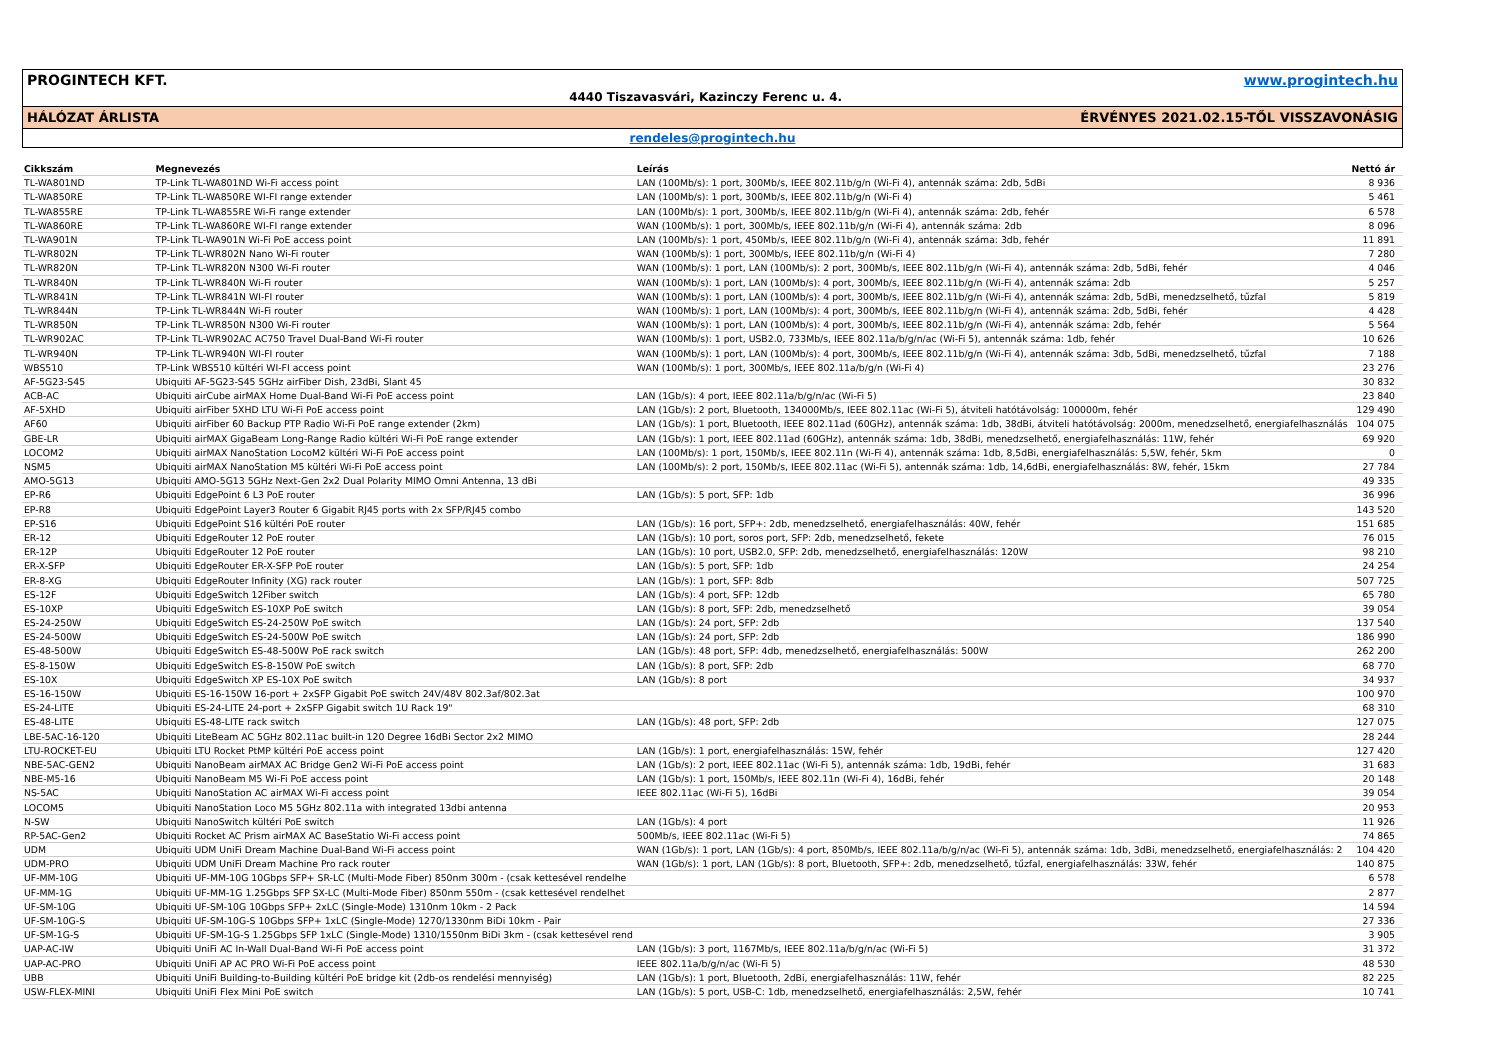PROGINTECH KFT. 4440 Tiszavasvári, Kazinczy Ferenc u. 4. www.progintech.hu
HÁLÓZAT ÁRLISTA ÉRVÉNYES 2021.02.15-TŐL VISSZAVONÁSIG
rendeles@progintech.hu
| Cikkszám | Megnevezés | Leírás | Nettó ár |
| --- | --- | --- | --- |
| TL-WA801ND | TP-Link TL-WA801ND Wi-Fi access point | LAN (100Mb/s): 1 port, 300Mb/s, IEEE 802.11b/g/n (Wi-Fi 4), antennák száma: 2db, 5dBi | 8 936 |
| TL-WA850RE | TP-Link TL-WA850RE WI-FI range extender | LAN (100Mb/s): 1 port, 300Mb/s, IEEE 802.11b/g/n (Wi-Fi 4) | 5 461 |
| TL-WA855RE | TP-Link TL-WA855RE Wi-Fi range extender | LAN (100Mb/s): 1 port, 300Mb/s, IEEE 802.11b/g/n (Wi-Fi 4), antennák száma: 2db, fehér | 6 578 |
| TL-WA860RE | TP-Link TL-WA860RE WI-FI range extender | WAN (100Mb/s): 1 port, 300Mb/s, IEEE 802.11b/g/n (Wi-Fi 4), antennák száma: 2db | 8 096 |
| TL-WA901N | TP-Link TL-WA901N Wi-Fi PoE access point | LAN (100Mb/s): 1 port, 450Mb/s, IEEE 802.11b/g/n (Wi-Fi 4), antennák száma: 3db, fehér | 11 891 |
| TL-WR802N | TP-Link TL-WR802N Nano Wi-Fi router | WAN (100Mb/s): 1 port, 300Mb/s, IEEE 802.11b/g/n (Wi-Fi 4) | 7 280 |
| TL-WR820N | TP-Link TL-WR820N N300 Wi-Fi router | WAN (100Mb/s): 1 port, LAN (100Mb/s): 2 port, 300Mb/s, IEEE 802.11b/g/n (Wi-Fi 4), antennák száma: 2db, 5dBi, fehér | 4 046 |
| TL-WR840N | TP-Link TL-WR840N Wi-Fi router | WAN (100Mb/s): 1 port, LAN (100Mb/s): 4 port, 300Mb/s, IEEE 802.11b/g/n (Wi-Fi 4), antennák száma: 2db | 5 257 |
| TL-WR841N | TP-Link TL-WR841N WI-FI router | WAN (100Mb/s): 1 port, LAN (100Mb/s): 4 port, 300Mb/s, IEEE 802.11b/g/n (Wi-Fi 4), antennák száma: 2db, 5dBi, menedzselhető, tűzfal | 5 819 |
| TL-WR844N | TP-Link TL-WR844N Wi-Fi router | WAN (100Mb/s): 1 port, LAN (100Mb/s): 4 port, 300Mb/s, IEEE 802.11b/g/n (Wi-Fi 4), antennák száma: 2db, 5dBi, fehér | 4 428 |
| TL-WR850N | TP-Link TL-WR850N N300 Wi-Fi router | WAN (100Mb/s): 1 port, LAN (100Mb/s): 4 port, 300Mb/s, IEEE 802.11b/g/n (Wi-Fi 4), antennák száma: 2db, fehér | 5 564 |
| TL-WR902AC | TP-Link TL-WR902AC AC750 Travel Dual-Band Wi-Fi router | WAN (100Mb/s): 1 port, USB2.0, 733Mb/s, IEEE 802.11a/b/g/n/ac (Wi-Fi 5), antennák száma: 1db, fehér | 10 626 |
| TL-WR940N | TP-Link TL-WR940N WI-FI router | WAN (100Mb/s): 1 port, LAN (100Mb/s): 4 port, 300Mb/s, IEEE 802.11b/g/n (Wi-Fi 4), antennák száma: 3db, 5dBi, menedzselhető, tűzfal | 7 188 |
| WBS510 | TP-Link WBS510 kültéri WI-FI access point | WAN (100Mb/s): 1 port, 300Mb/s, IEEE 802.11a/b/g/n (Wi-Fi 4) | 23 276 |
| AF-5G23-S45 | Ubiquiti AF-5G23-S45 5GHz airFiber Dish, 23dBi, Slant 45 | | 30 832 |
| ACB-AC | Ubiquiti airCube airMAX Home Dual-Band Wi-Fi PoE access point | LAN (1Gb/s): 4 port, IEEE 802.11a/b/g/n/ac (Wi-Fi 5) | 23 840 |
| AF-5XHD | Ubiquiti airFiber 5XHD LTU Wi-Fi PoE access point | LAN (1Gb/s): 2 port, Bluetooth, 134000Mb/s, IEEE 802.11ac (Wi-Fi 5), átviteli hatótávolság: 100000m, fehér | 129 490 |
| AF60 | Ubiquiti airFiber 60 Backup PTP Radio Wi-Fi PoE range extender (2km) | LAN (1Gb/s): 1 port, Bluetooth, IEEE 802.11ad (60GHz), antennák száma: 1db, 38dBi, átviteli hatótávolság: 2000m, menedzselhető, energiafelhasználás | 104 075 |
| GBE-LR | Ubiquiti airMAX GigaBeam Long-Range Radio kültéri Wi-Fi PoE range extender | LAN (1Gb/s): 1 port, IEEE 802.11ad (60GHz), antennák száma: 1db, 38dBi, menedzselhető, energiafelhasználás: 11W, fehér | 69 920 |
| LOCOM2 | Ubiquiti airMAX NanoStation LocoM2 kültéri Wi-Fi PoE access point | LAN (100Mb/s): 1 port, 150Mb/s, IEEE 802.11n (Wi-Fi 4), antennák száma: 1db, 8,5dBi, energiafelhasználás: 5,5W, fehér, 5km | 0 |
| NSM5 | Ubiquiti airMAX NanoStation M5 kültéri Wi-Fi PoE access point | LAN (100Mb/s): 2 port, 150Mb/s, IEEE 802.11ac (Wi-Fi 5), antennák száma: 1db, 14,6dBi, energiafelhasználás: 8W, fehér, 15km | 27 784 |
| AMO-5G13 | Ubiquiti AMO-5G13 5GHz Next-Gen 2x2 Dual Polarity MIMO Omni Antenna, 13 dBi | | 49 335 |
| EP-R6 | Ubiquiti EdgePoint 6 L3 PoE router | LAN (1Gb/s): 5 port, SFP: 1db | 36 996 |
| EP-R8 | Ubiquiti EdgePoint Layer3 Router 6 Gigabit RJ45 ports with 2x SFP/RJ45 combo | | 143 520 |
| EP-S16 | Ubiquiti EdgePoint S16 kültéri PoE router | LAN (1Gb/s): 16 port, SFP+: 2db, menedzselhető, energiafelhasználás: 40W, fehér | 151 685 |
| ER-12 | Ubiquiti EdgeRouter 12 PoE router | LAN (1Gb/s): 10 port, soros port, SFP: 2db, menedzselhető, fekete | 76 015 |
| ER-12P | Ubiquiti EdgeRouter 12 PoE router | LAN (1Gb/s): 10 port, USB2.0, SFP: 2db, menedzselhető, energiafelhasználás: 120W | 98 210 |
| ER-X-SFP | Ubiquiti EdgeRouter ER-X-SFP PoE router | LAN (1Gb/s): 5 port, SFP: 1db | 24 254 |
| ER-8-XG | Ubiquiti EdgeRouter Infinity (XG) rack router | LAN (1Gb/s): 1 port, SFP: 8db | 507 725 |
| ES-12F | Ubiquiti EdgeSwitch 12Fiber switch | LAN (1Gb/s): 4 port, SFP: 12db | 65 780 |
| ES-10XP | Ubiquiti EdgeSwitch ES-10XP PoE switch | LAN (1Gb/s): 8 port, SFP: 2db, menedzselhető | 39 054 |
| ES-24-250W | Ubiquiti EdgeSwitch ES-24-250W PoE switch | LAN (1Gb/s): 24 port, SFP: 2db | 137 540 |
| ES-24-500W | Ubiquiti EdgeSwitch ES-24-500W PoE switch | LAN (1Gb/s): 24 port, SFP: 2db | 186 990 |
| ES-48-500W | Ubiquiti EdgeSwitch ES-48-500W PoE rack switch | LAN (1Gb/s): 48 port, SFP: 4db, menedzselhető, energiafelhasználás: 500W | 262 200 |
| ES-8-150W | Ubiquiti EdgeSwitch ES-8-150W PoE switch | LAN (1Gb/s): 8 port, SFP: 2db | 68 770 |
| ES-10X | Ubiquiti EdgeSwitch XP ES-10X PoE switch | LAN (1Gb/s): 8 port | 34 937 |
| ES-16-150W | Ubiquiti ES-16-150W 16-port + 2xSFP Gigabit PoE switch 24V/48V 802.3af/802.3at | | 100 970 |
| ES-24-LITE | Ubiquiti ES-24-LITE 24-port + 2xSFP Gigabit switch 1U Rack 19" | | 68 310 |
| ES-48-LITE | Ubiquiti ES-48-LITE rack switch | LAN (1Gb/s): 48 port, SFP: 2db | 127 075 |
| LBE-5AC-16-120 | Ubiquiti LiteBeam AC 5GHz 802.11ac built-in 120 Degree 16dBi Sector 2x2 MIMO | | 28 244 |
| LTU-ROCKET-EU | Ubiquiti LTU Rocket PtMP kültéri PoE access point | LAN (1Gb/s): 1 port, energiafelhasználás: 15W, fehér | 127 420 |
| NBE-5AC-GEN2 | Ubiquiti NanoBeam airMAX AC Bridge Gen2 Wi-Fi PoE access point | LAN (1Gb/s): 2 port, IEEE 802.11ac (Wi-Fi 5), antennák száma: 1db, 19dBi, fehér | 31 683 |
| NBE-M5-16 | Ubiquiti NanoBeam M5 Wi-Fi PoE access point | LAN (1Gb/s): 1 port, 150Mb/s, IEEE 802.11n (Wi-Fi 4), 16dBi, fehér | 20 148 |
| NS-5AC | Ubiquiti NanoStation AC airMAX Wi-Fi access point | IEEE 802.11ac (Wi-Fi 5), 16dBi | 39 054 |
| LOCOM5 | Ubiquiti NanoStation Loco M5 5GHz 802.11a with integrated 13dbi antenna | | 20 953 |
| N-SW | Ubiquiti NanoSwitch kültéri PoE switch | LAN (1Gb/s): 4 port | 11 926 |
| RP-5AC-Gen2 | Ubiquiti Rocket AC Prism airMAX AC BaseStatio Wi-Fi access point | 500Mb/s, IEEE 802.11ac (Wi-Fi 5) | 74 865 |
| UDM | Ubiquiti UDM UniFi Dream Machine Dual-Band Wi-Fi access point | WAN (1Gb/s): 1 port, LAN (1Gb/s): 4 port, 850Mb/s, IEEE 802.11a/b/g/n/ac (Wi-Fi 5), antennák száma: 1db, 3dBi, menedzselhető, energiafelhasználás: 2 | 104 420 |
| UDM-PRO | Ubiquiti UDM UniFi Dream Machine Pro rack router | WAN (1Gb/s): 1 port, LAN (1Gb/s): 8 port, Bluetooth, SFP+: 2db, menedzselhető, tűzfal, energiafelhasználás: 33W, fehér | 140 875 |
| UF-MM-10G | Ubiquiti UF-MM-10G 10Gbps SFP+ SR-LC (Multi-Mode Fiber) 850nm 300m - (csak kettesével rendelhe | | 6 578 |
| UF-MM-1G | Ubiquiti UF-MM-1G 1.25Gbps SFP SX-LC (Multi-Mode Fiber) 850nm 550m - (csak kettesével rendelhet | | 2 877 |
| UF-SM-10G | Ubiquiti UF-SM-10G 10Gbps SFP+ 2xLC (Single-Mode) 1310nm 10km - 2 Pack | | 14 594 |
| UF-SM-10G-S | Ubiquiti UF-SM-10G-S 10Gbps SFP+ 1xLC (Single-Mode) 1270/1330nm BiDi 10km - Pair | | 27 336 |
| UF-SM-1G-S | Ubiquiti UF-SM-1G-S 1.25Gbps SFP 1xLC (Single-Mode) 1310/1550nm BiDi 3km - (csak kettesével rend | | 3 905 |
| UAP-AC-IW | Ubiquiti UniFi AC In-Wall Dual-Band Wi-Fi PoE access point | LAN (1Gb/s): 3 port, 1167Mb/s, IEEE 802.11a/b/g/n/ac (Wi-Fi 5) | 31 372 |
| UAP-AC-PRO | Ubiquiti UniFi AP AC PRO Wi-Fi PoE access point | IEEE 802.11a/b/g/n/ac (Wi-Fi 5) | 48 530 |
| UBB | Ubiquiti UniFi Building-to-Building kültéri PoE bridge kit (2db-os rendelési mennyiség) | LAN (1Gb/s): 1 port, Bluetooth, 2dBi, energiafelhasználás: 11W, fehér | 82 225 |
| USW-FLEX-MINI | Ubiquiti UniFi Flex Mini PoE switch | LAN (1Gb/s): 5 port, USB-C: 1db, menedzselhető, energiafelhasználás: 2,5W, fehér | 10 741 |